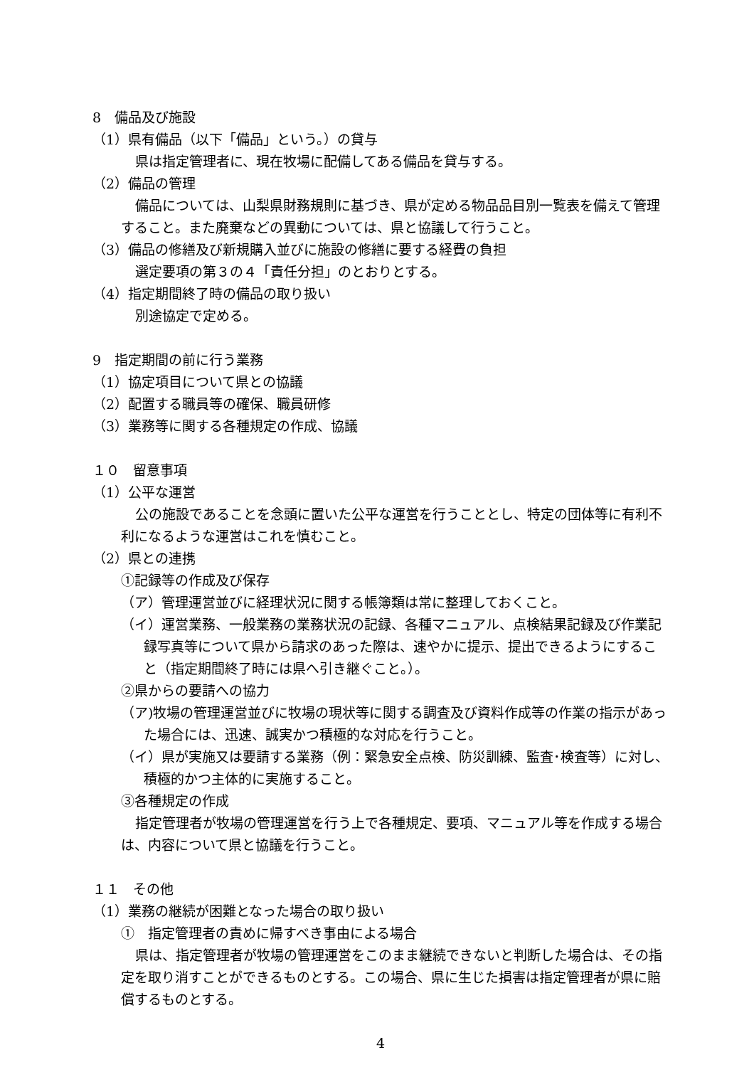8　備品及び施設
（1）県有備品（以下「備品」という。）の貸与
県は指定管理者に、現在牧場に配備してある備品を貸与する。
（2）備品の管理
備品については、山梨県財務規則に基づき、県が定める物品品目別一覧表を備えて管理すること。また廃棄などの異動については、県と協議して行うこと。
（3）備品の修繕及び新規購入並びに施設の修繕に要する経費の負担
選定要項の第３の４「責任分担」のとおりとする。
（4）指定期間終了時の備品の取り扱い
別途協定で定める。
9　指定期間の前に行う業務
（1）協定項目について県との協議
（2）配置する職員等の確保、職員研修
（3）業務等に関する各種規定の作成、協議
１０　留意事項
（1）公平な運営
公の施設であることを念頭に置いた公平な運営を行うこととし、特定の団体等に有利不利になるような運営はこれを慎むこと。
（2）県との連携
①記録等の作成及び保存
（ア）管理運営並びに経理状況に関する帳簿類は常に整理しておくこと。
（イ）運営業務、一般業務の業務状況の記録、各種マニュアル、点検結果記録及び作業記録写真等について県から請求のあった際は、速やかに提示、提出できるようにすること（指定期間終了時には県へ引き継ぐこと。）。
②県からの要請への協力
（ア)牧場の管理運営並びに牧場の現状等に関する調査及び資料作成等の作業の指示があった場合には、迅速、誠実かつ積極的な対応を行うこと。
（イ）県が実施又は要請する業務（例：緊急安全点検、防災訓練、監査･検査等）に対し、積極的かつ主体的に実施すること。
③各種規定の作成
指定管理者が牧場の管理運営を行う上で各種規定、要項、マニュアル等を作成する場合は、内容について県と協議を行うこと。
１１　その他
（1）業務の継続が困難となった場合の取り扱い
①　指定管理者の責めに帰すべき事由による場合
県は、指定管理者が牧場の管理運営をこのまま継続できないと判断した場合は、その指定を取り消すことができるものとする。この場合、県に生じた損害は指定管理者が県に賠償するものとする。
4